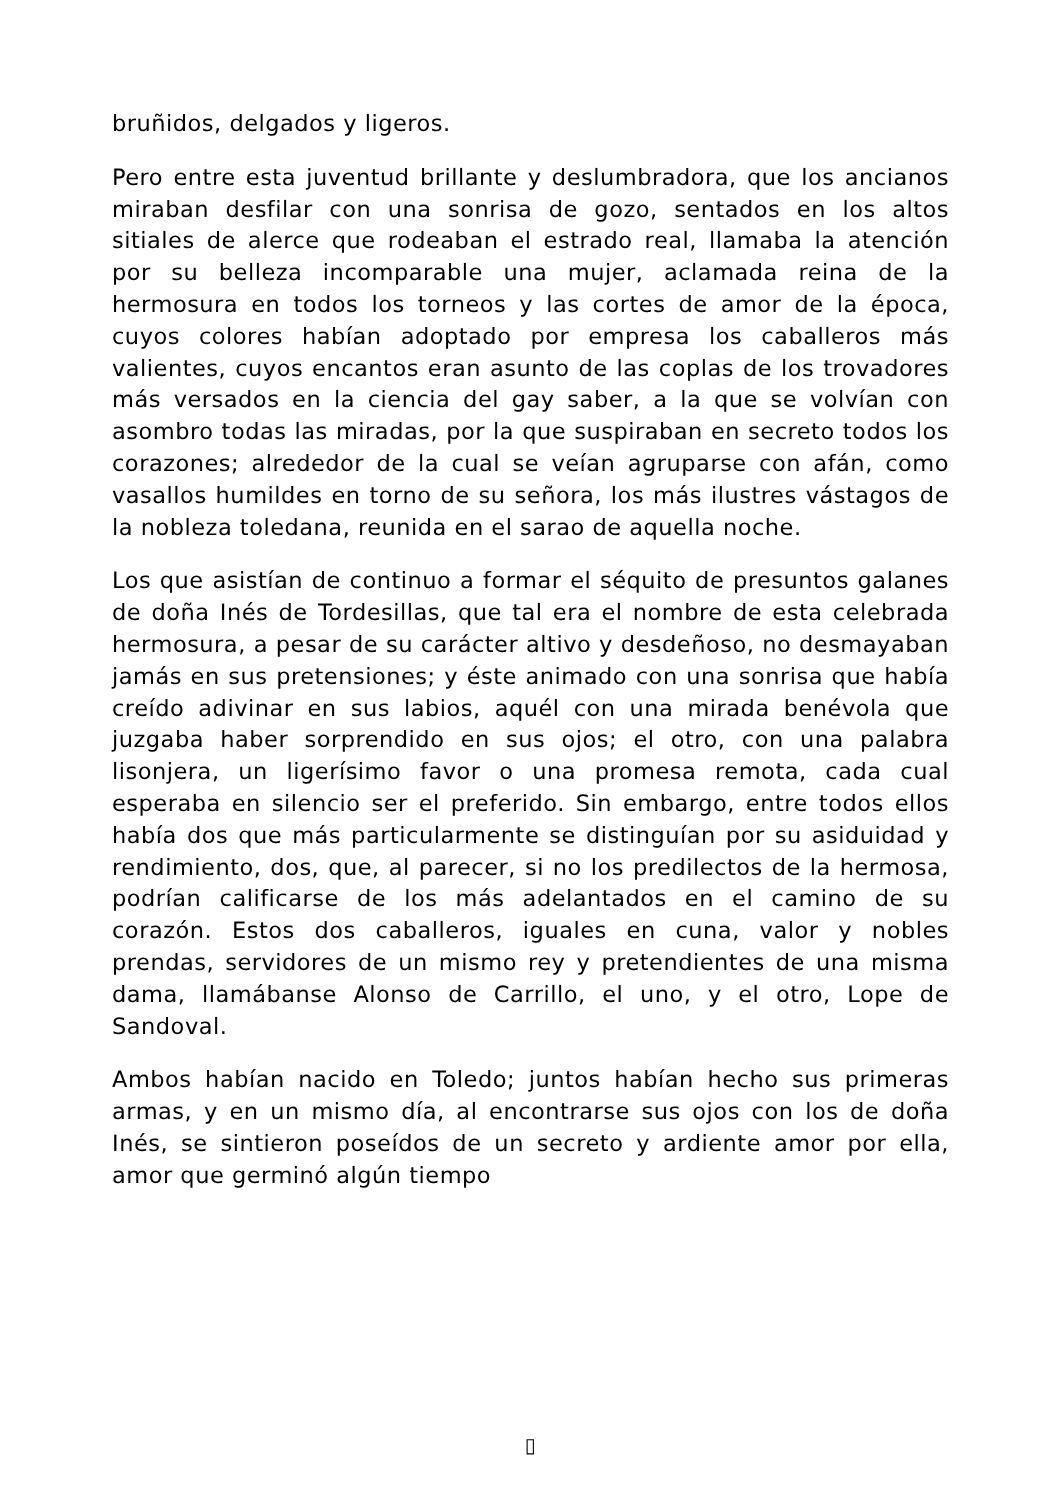bruñidos, delgados y ligeros.
Pero entre esta juventud brillante y deslumbradora, que los ancianos miraban desfilar con una sonrisa de gozo, sentados en los altos sitiales de alerce que rodeaban el estrado real, llamaba la atención por su belleza incomparable una mujer, aclamada reina de la hermosura en todos los torneos y las cortes de amor de la época, cuyos colores habían adoptado por empresa los caballeros más valientes, cuyos encantos eran asunto de las coplas de los trovadores más versados en la ciencia del gay saber, a la que se volvían con asombro todas las miradas, por la que suspiraban en secreto todos los corazones; alrededor de la cual se veían agruparse con afán, como vasallos humildes en torno de su señora, los más ilustres vástagos de la nobleza toledana, reunida en el sarao de aquella noche.
Los que asistían de continuo a formar el séquito de presuntos galanes de doña Inés de Tordesillas, que tal era el nombre de esta celebrada hermosura, a pesar de su carácter altivo y desdeñoso, no desmayaban jamás en sus pretensiones; y éste animado con una sonrisa que había creído adivinar en sus labios, aquél con una mirada benévola que juzgaba haber sorprendido en sus ojos; el otro, con una palabra lisonjera, un ligerísimo favor o una promesa remota, cada cual esperaba en silencio ser el preferido. Sin embargo, entre todos ellos había dos que más particularmente se distinguían por su asiduidad y rendimiento, dos, que, al parecer, si no los predilectos de la hermosa, podrían calificarse de los más adelantados en el camino de su corazón. Estos dos caballeros, iguales en cuna, valor y nobles prendas, servidores de un mismo rey y pretendientes de una misma dama, llamábanse Alonso de Carrillo, el uno, y el otro, Lope de Sandoval.
Ambos habían nacido en Toledo; juntos habían hecho sus primeras armas, y en un mismo día, al encontrarse sus ojos con los de doña Inés, se sintieron poseídos de un secreto y ardiente amor por ella, amor que germinó algún tiempo
▯